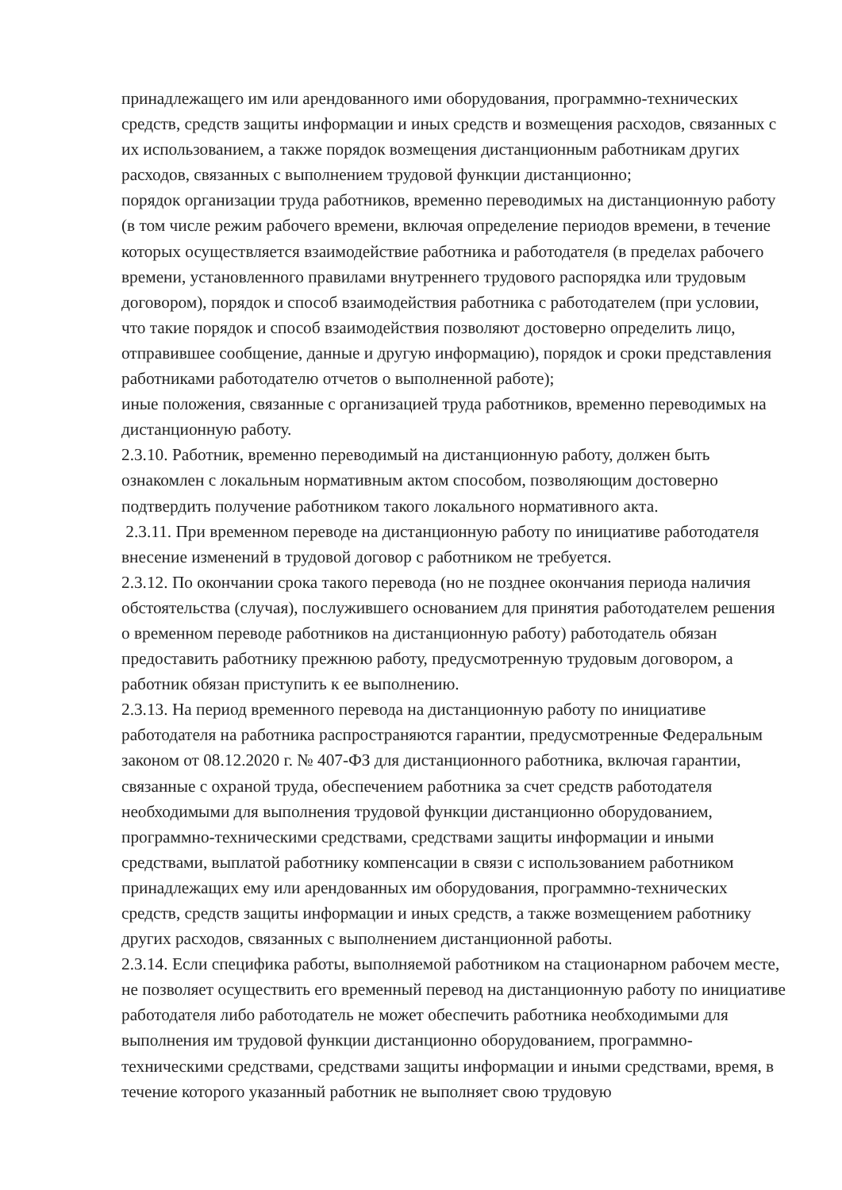принадлежащего им или арендованного ими оборудования, программно-технических средств, средств защиты информации и иных средств и возмещения расходов, связанных с их использованием, а также порядок возмещения дистанционным работникам других расходов, связанных с выполнением трудовой функции дистанционно;
порядок организации труда работников, временно переводимых на дистанционную работу (в том числе режим рабочего времени, включая определение периодов времени, в течение которых осуществляется взаимодействие работника и работодателя (в пределах рабочего времени, установленного правилами внутреннего трудового распорядка или трудовым договором), порядок и способ взаимодействия работника с работодателем (при условии, что такие порядок и способ взаимодействия позволяют достоверно определить лицо, отправившее сообщение, данные и другую информацию), порядок и сроки представления работниками работодателю отчетов о выполненной работе);
иные положения, связанные с организацией труда работников, временно переводимых на дистанционную работу.
2.3.10. Работник, временно переводимый на дистанционную работу, должен быть ознакомлен с локальным нормативным актом способом, позволяющим достоверно подтвердить получение работником такого локального нормативного акта.
2.3.11. При временном переводе на дистанционную работу по инициативе работодателя внесение изменений в трудовой договор с работником не требуется.
2.3.12. По окончании срока такого перевода (но не позднее окончания периода наличия обстоятельства (случая), послужившего основанием для принятия работодателем решения о временном переводе работников на дистанционную работу) работодатель обязан предоставить работнику прежнюю работу, предусмотренную трудовым договором, а работник обязан приступить к ее выполнению.
2.3.13. На период временного перевода на дистанционную работу по инициативе работодателя на работника распространяются гарантии, предусмотренные Федеральным законом от 08.12.2020 г. № 407-ФЗ для дистанционного работника, включая гарантии, связанные с охраной труда, обеспечением работника за счет средств работодателя необходимыми для выполнения трудовой функции дистанционно оборудованием, программно-техническими средствами, средствами защиты информации и иными средствами, выплатой работнику компенсации в связи с использованием работником принадлежащих ему или арендованных им оборудования, программно-технических средств, средств защиты информации и иных средств, а также возмещением работнику других расходов, связанных с выполнением дистанционной работы.
2.3.14. Если специфика работы, выполняемой работником на стационарном рабочем месте, не позволяет осуществить его временный перевод на дистанционную работу по инициативе работодателя либо работодатель не может обеспечить работника необходимыми для выполнения им трудовой функции дистанционно оборудованием, программно-техническими средствами, средствами защиты информации и иными средствами, время, в течение которого указанный работник не выполняет свою трудовую